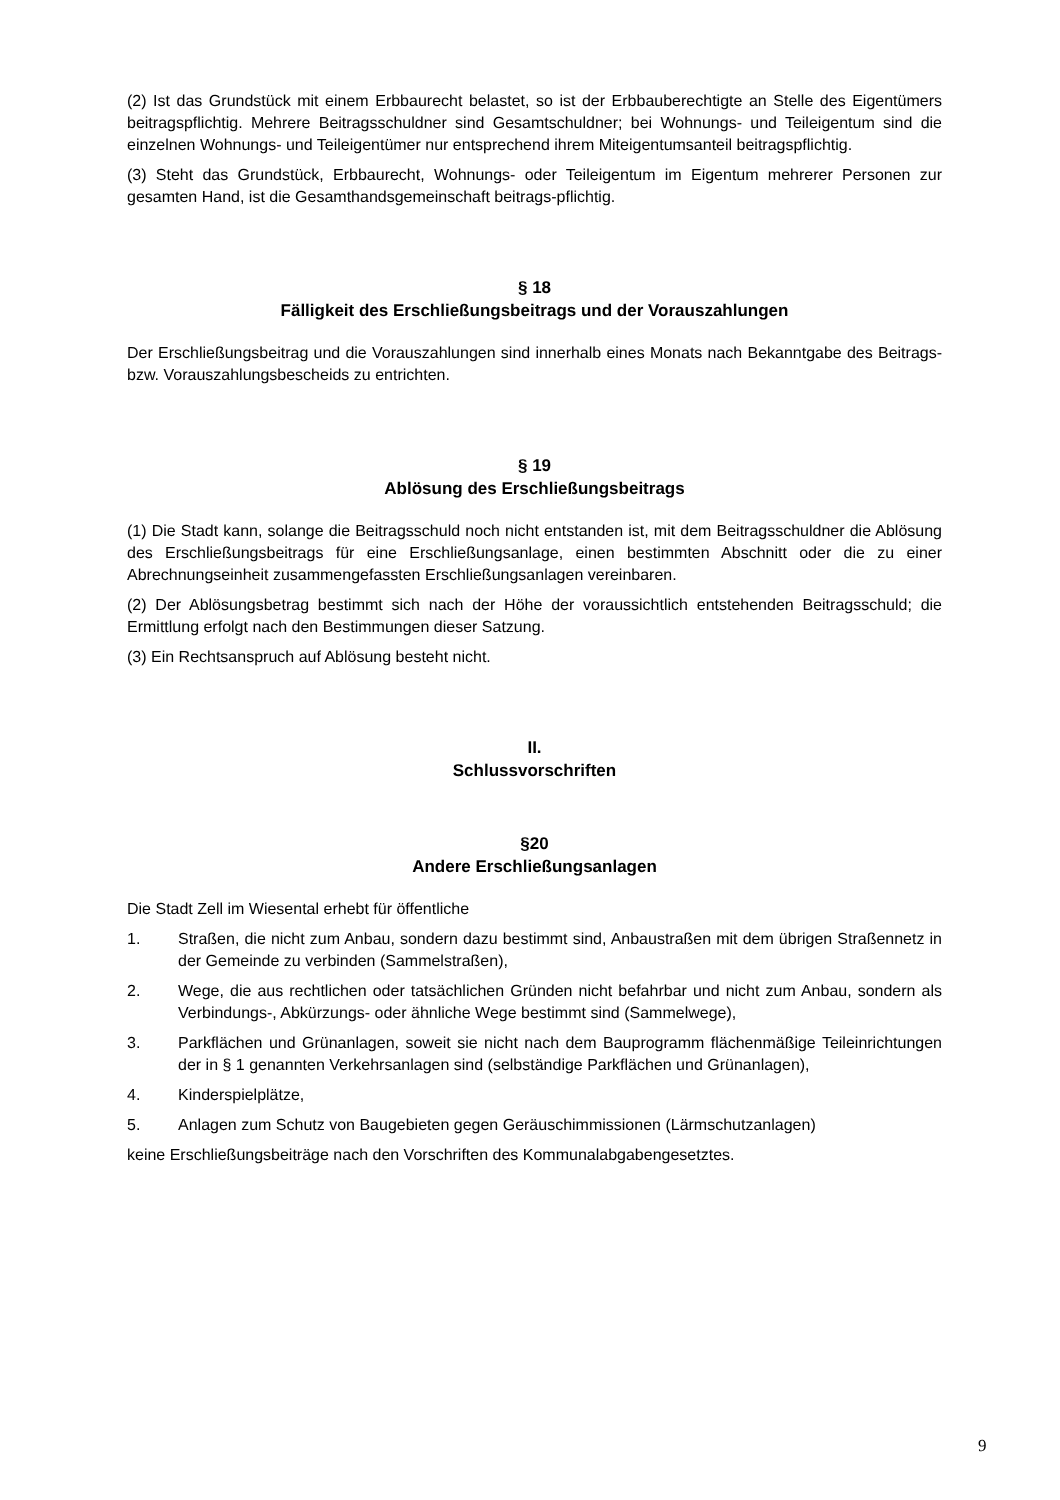(2) Ist das Grundstück mit einem Erbbaurecht belastet, so ist der Erbbauberechtigte an Stelle des Eigentümers beitragspflichtig. Mehrere Beitragsschuldner sind Gesamtschuldner; bei Wohnungs- und Teileigentum sind die einzelnen Wohnungs- und Teileigentümer nur entsprechend ihrem Miteigentumsanteil beitragspflichtig.
(3) Steht das Grundstück, Erbbaurecht, Wohnungs- oder Teileigentum im Eigentum mehrerer Personen zur gesamten Hand, ist die Gesamthandsgemeinschaft beitrags-pflichtig.
§ 18
Fälligkeit des Erschließungsbeitrags und der Vorauszahlungen
Der Erschließungsbeitrag und die Vorauszahlungen sind innerhalb eines Monats nach Bekanntgabe des Beitrags- bzw. Vorauszahlungsbescheids zu entrichten.
§ 19
Ablösung des Erschließungsbeitrags
(1) Die Stadt kann, solange die Beitragsschuld noch nicht entstanden ist, mit dem Beitragsschuldner die Ablösung des Erschließungsbeitrags für eine Erschließungsanlage, einen bestimmten Abschnitt oder die zu einer Abrechnungseinheit zusammengefassten Erschließungsanlagen vereinbaren.
(2) Der Ablösungsbetrag bestimmt sich nach der Höhe der voraussichtlich entstehenden Beitragsschuld; die Ermittlung erfolgt nach den Bestimmungen dieser Satzung.
(3) Ein Rechtsanspruch auf Ablösung besteht nicht.
II.
Schlussvorschriften
§20
Andere Erschließungsanlagen
Die Stadt Zell im Wiesental erhebt für öffentliche
1. Straßen, die nicht zum Anbau, sondern dazu bestimmt sind, Anbaustraßen mit dem übrigen Straßennetz in der Gemeinde zu verbinden (Sammelstraßen),
2. Wege, die aus rechtlichen oder tatsächlichen Gründen nicht befahrbar und nicht zum Anbau, sondern als Verbindungs-, Abkürzungs- oder ähnliche Wege bestimmt sind (Sammelwege),
3. Parkflächen und Grünanlagen, soweit sie nicht nach dem Bauprogramm flächenmäßige Teileinrichtungen der in § 1 genannten Verkehrsanlagen sind (selbständige Parkflächen und Grünanlagen),
4. Kinderspielplätze,
5. Anlagen zum Schutz von Baugebieten gegen Geräuschimmissionen (Lärmschutzanlagen)
keine Erschließungsbeiträge nach den Vorschriften des Kommunalabgabengesetztes.
9